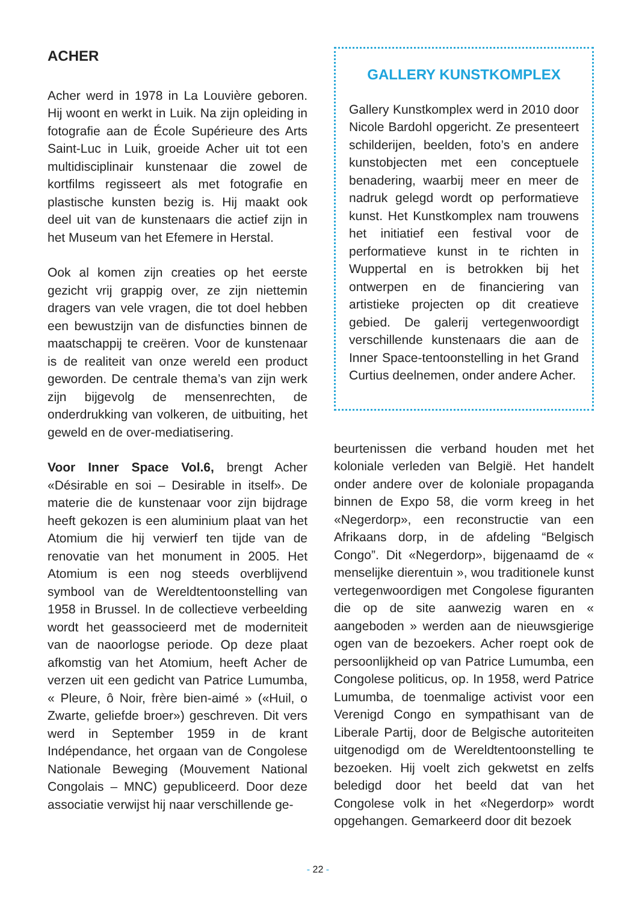ACHER
Acher werd in 1978 in La Louvière geboren. Hij woont en werkt in Luik. Na zijn opleiding in fotografie aan de École Supérieure des Arts Saint-Luc in Luik, groeide Acher uit tot een multidisciplinair kunstenaar die zowel de kortfilms regisseert als met fotografie en plastische kunsten bezig is. Hij maakt ook deel uit van de kunstenaars die actief zijn in het Museum van het Efemere in Herstal.
Ook al komen zijn creaties op het eerste gezicht vrij grappig over, ze zijn niettemin dragers van vele vragen, die tot doel hebben een bewustzijn van de disfuncties binnen de maatschappij te creëren. Voor de kunstenaar is de realiteit van onze wereld een product geworden. De centrale thema’s van zijn werk zijn bijgevolg de mensenrechten, de onderdrukking van volkeren, de uitbuiting, het geweld en de over-mediatisering.
Voor Inner Space Vol.6, brengt Acher «Désirable en soi – Desirable in itself». De materie die de kunstenaar voor zijn bijdrage heeft gekozen is een aluminium plaat van het Atomium die hij verwierf ten tijde van de renovatie van het monument in 2005. Het Atomium is een nog steeds overblijvend symbool van de Wereldtentoonstelling van 1958 in Brussel. In de collectieve verbeelding wordt het geassocieerd met de moderniteit van de naoorlogse periode. Op deze plaat afkomstig van het Atomium, heeft Acher de verzen uit een gedicht van Patrice Lumumba, « Pleure, ô Noir, frère bien-aimé » («Huil, o Zwarte, geliefde broer») geschreven. Dit vers werd in September 1959 in de krant Indépendance, het orgaan van de Congolese Nationale Beweging (Mouvement National Congolais – MNC) gepubliceerd. Door deze associatie verwijst hij naar verschillende ge-
GALLERY KUNSTKOMPLEX
Gallery Kunstkomplex werd in 2010 door Nicole Bardohl opgericht. Ze presenteert schilderijen, beelden, foto’s en andere kunstobjecten met een conceptuele benadering, waarbij meer en meer de nadruk gelegd wordt op performatieve kunst. Het Kunstkomplex nam trouwens het initiatief een festival voor de performatieve kunst in te richten in Wuppertal en is betrokken bij het ontwerpen en de financiering van artistieke projecten op dit creatieve gebied. De galerij vertegenwoordigt verschillende kunstenaars die aan de Inner Space-tentoonstelling in het Grand Curtius deelnemen, onder andere Acher.
beurtenissen die verband houden met het koloniale verleden van België. Het handelt onder andere over de koloniale propaganda binnen de Expo 58, die vorm kreeg in het «Negerdorp», een reconstructie van een Afrikaans dorp, in de afdeling “Belgisch Congo”. Dit «Negerdorp», bijgenaamd de « menselijke dierentuin », wou traditionele kunst vertegenwoordigen met Congolese figuranten die op de site aanwezig waren en « aangeboden » werden aan de nieuwsgierige ogen van de bezoekers. Acher roept ook de persoonlijkheid op van Patrice Lumumba, een Congolese politicus, op. In 1958, werd Patrice Lumumba, de toenmalige activist voor een Verenigd Congo en sympathisant van de Liberale Partij, door de Belgische autoriteiten uitgenodigd om de Wereldtentoonstelling te bezoeken. Hij voelt zich gekwetst en zelfs beledigd door het beeld dat van het Congolese volk in het «Negerdorp» wordt opgehangen. Gemarkeerd door dit bezoek
- 22 -